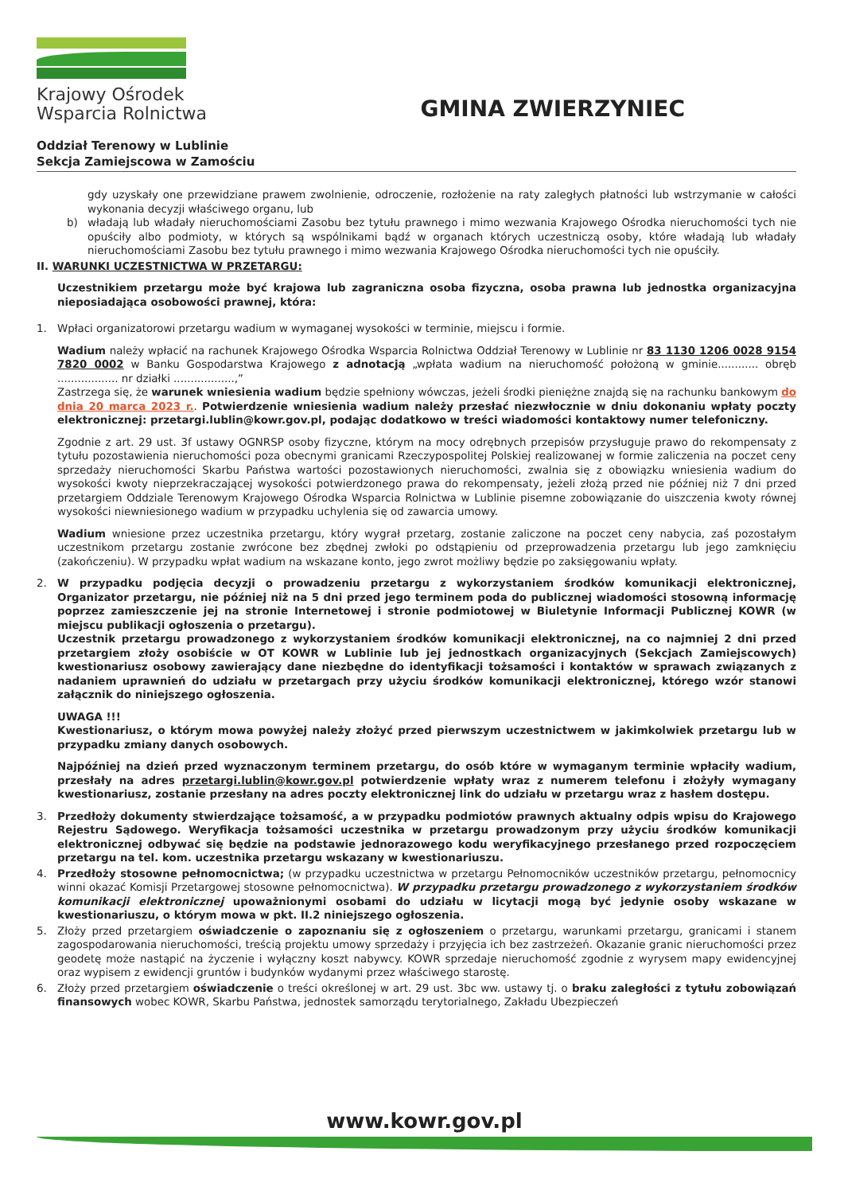Krajowy Ośrodek
Wsparcia Rolnictwa
GMINA ZWIERZYNIEC
Oddział Terenowy w Lublinie
Sekcja Zamiejscowa w Zamościu
gdy uzyskały one przewidziane prawem zwolnienie, odroczenie, rozłożenie na raty zaległych płatności lub wstrzymanie w całości wykonania decyzji właściwego organu, lub
b) władają lub władały nieruchomościami Zasobu bez tytułu prawnego i mimo wezwania Krajowego Ośrodka nieruchomości tych nie opuściły albo podmioty, w których są wspólnikami bądź w organach których uczestniczą osoby, które władają lub władały nieruchomościami Zasobu bez tytułu prawnego i mimo wezwania Krajowego Ośrodka nieruchomości tych nie opuściły.
II. WARUNKI UCZESTNICTWA W PRZETARGU:
Uczestnikiem przetargu może być krajowa lub zagraniczna osoba fizyczna, osoba prawna lub jednostka organizacyjna nieposiadająca osobowości prawnej, która:
1. Wpłaci organizatorowi przetargu wadium w wymaganej wysokości w terminie, miejscu i formie.
Wadium należy wpłacić na rachunek Krajowego Ośrodka Wsparcia Rolnictwa Oddział Terenowy w Lublinie nr 83 1130 1206 0028 9154 7820 0002 w Banku Gospodarstwa Krajowego z adnotacją „wpłata wadium na nieruchomość położoną w gminie............ obręb .................. nr działki ..................,”
Zastrzega się, że warunek wniesienia wadium będzie spełniony wówczas, jeżeli środki pieniężne znajdą się na rachunku bankowym do dnia 20 marca 2023 r.. Potwierdzenie wniesienia wadium należy przesłać niezwłocznie w dniu dokonaniu wpłaty poczty elektronicznej: przetargi.lublin@kowr.gov.pl, podając dodatkowo w treści wiadomości kontaktowy numer telefoniczny.
Zgodnie z art. 29 ust. 3f ustawy OGNRSP osoby fizyczne, którym na mocy odrębnych przepisów przysługuje prawo do rekompensaty z tytułu pozostawienia nieruchomości poza obecnymi granicami Rzeczypospolitej Polskiej realizowanej w formie zaliczenia na poczet ceny sprzedaży nieruchomości Skarbu Państwa wartości pozostawionych nieruchomości, zwalnia się z obowiązku wniesienia wadium do wysokości kwoty nieprzekraczającej wysokości potwierdzonego prawa do rekompensaty, jeżeli złożą przed nie później niż 7 dni przed przetargiem Oddziale Terenowym Krajowego Ośrodka Wsparcia Rolnictwa w Lublinie pisemne zobowiązanie do uiszczenia kwoty równej wysokości niewniesionego wadium w przypadku uchylenia się od zawarcia umowy.
Wadium wniesione przez uczestnika przetargu, który wygrał przetarg, zostanie zaliczone na poczet ceny nabycia, zaś pozostałym uczestnikom przetargu zostanie zwrócone bez zbędnej zwłoki po odstąpieniu od przeprowadzenia przetargu lub jego zamknięciu (zakończeniu). W przypadku wpłat wadium na wskazane konto, jego zwrot możliwy będzie po zaksięgowaniu wpłaty.
2. W przypadku podjęcia decyzji o prowadzeniu przetargu z wykorzystaniem środków komunikacji elektronicznej, Organizator przetargu, nie później niż na 5 dni przed jego terminem poda do publicznej wiadomości stosowną informację poprzez zamieszczenie jej na stronie Internetowej i stronie podmiotowej w Biuletynie Informacji Publicznej KOWR (w miejscu publikacji ogłoszenia o przetargu).
Uczestnik przetargu prowadzonego z wykorzystaniem środków komunikacji elektronicznej, na co najmniej 2 dni przed przetargiem złoży osobiście w OT KOWR w Lublinie lub jej jednostkach organizacyjnych (Sekcjach Zamiejscowych) kwestionariusz osobowy zawierający dane niezbędne do identyfikacji tożsamości i kontaktów w sprawach związanych z nadaniem uprawnień do udziału w przetargach przy użyciu środków komunikacji elektronicznej, którego wzór stanowi załącznik do niniejszego ogłoszenia.
UWAGA !!!
Kwestionariusz, o którym mowa powyżej należy złożyć przed pierwszym uczestnictwem w jakimkolwiek przetargu lub w przypadku zmiany danych osobowych.
Najpóźniej na dzień przed wyznaczonym terminem przetargu, do osób które w wymaganym terminie wpłaciły wadium, przesłały na adres przetargi.lublin@kowr.gov.pl potwierdzenie wpłaty wraz z numerem telefonu i złożyły wymagany kwestionariusz, zostanie przesłany na adres poczty elektronicznej link do udziału w przetargu wraz z hasłem dostępu.
3. Przedłoży dokumenty stwierdzające tożsamość, a w przypadku podmiotów prawnych aktualny odpis wpisu do Krajowego Rejestru Sądowego. Weryfikacja tożsamości uczestnika w przetargu prowadzonym przy użyciu środków komunikacji elektronicznej odbywać się będzie na podstawie jednorazowego kodu weryfikacyjnego przesłanego przed rozpoczęciem przetargu na tel. kom. uczestnika przetargu wskazany w kwestionariuszu.
4. Przedłoży stosowne pełnomocnictwa; (w przypadku uczestnictwa w przetargu Pełnomocników uczestników przetargu, pełnomocnicy winni okazać Komisji Przetargowej stosowne pełnomocnictwa). W przypadku przetargu prowadzonego z wykorzystaniem środków komunikacji elektronicznej upoważnionymi osobami do udziału w licytacji mogą być jedynie osoby wskazane w kwestionariuszu, o którym mowa w pkt. II.2 niniejszego ogłoszenia.
5. Złoży przed przetargiem oświadczenie o zapoznaniu się z ogłoszeniem o przetargu, warunkami przetargu, granicami i stanem zagospodarowania nieruchomości, treścią projektu umowy sprzedaży i przyjęcia ich bez zastrzeżeń. Okazanie granic nieruchomości przez geodetę może nastąpić na życzenie i wyłączny koszt nabywcy. KOWR sprzedaje nieruchomość zgodnie z wyrysem mapy ewidencyjnej oraz wypisem z ewidencji gruntów i budynków wydanymi przez właściwego starostę.
6. Złoży przed przetargiem oświadczenie o treści określonej w art. 29 ust. 3bc ww. ustawy tj. o braku zaległości z tytułu zobowiązań finansowych wobec KOWR, Skarbu Państwa, jednostek samorządu terytorialnego, Zakładu Ubezpieczeń
www.kowr.gov.pl